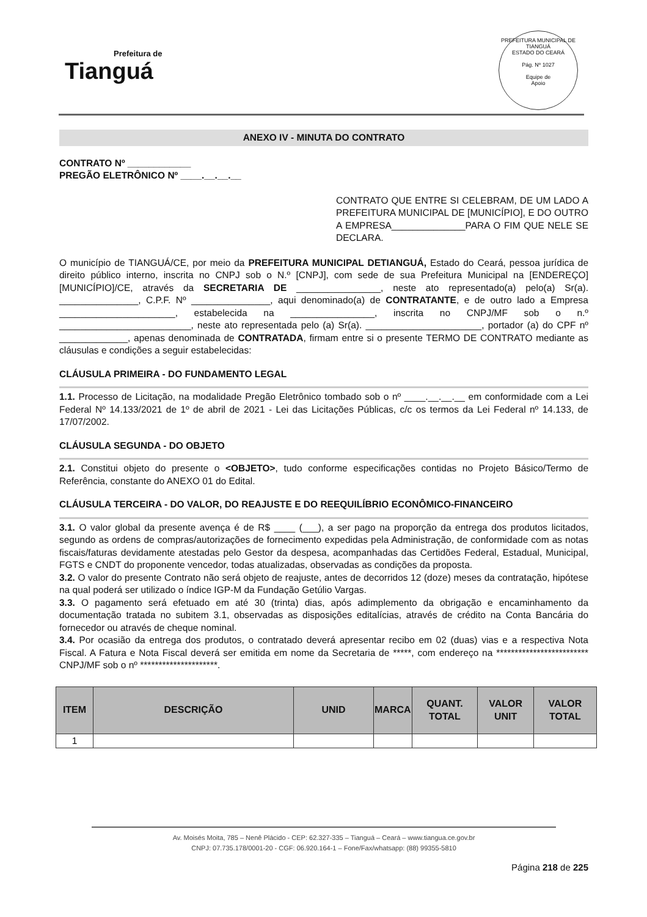Prefeitura de
Tianguá
PREFEITURA MUNICIPAL DE TIANGUÁ
ESTADO DO CEARÁ
Pág. Nº 1027
Equipe de
Apoio
ANEXO IV - MINUTA DO CONTRATO
CONTRATO Nº ____________
PREGÃO ELETRÔNICO Nº ____.__.__.__
CONTRATO QUE ENTRE SI CELEBRAM, DE UM LADO A PREFEITURA MUNICIPAL DE [MUNICÍPIO], E DO OUTRO A EMPRESA______________PARA O FIM QUE NELE SE DECLARA.
O município de TIANGUÁ/CE, por meio da PREFEITURA MUNICIPAL DETIANGUÁ, Estado do Ceará, pessoa jurídica de direito público interno, inscrita no CNPJ sob o N.º [CNPJ], com sede de sua Prefeitura Municipal na [ENDEREÇO][MUNICÍPIO]/CE, através da SECRETARIA DE ________________, neste ato representado(a) pelo(a) Sr(a). _______________, C.P.F. Nº _______________, aqui denominado(a) de CONTRATANTE, e de outro lado a Empresa ______________________, estabelecida na ________________, inscrita no CNPJ/MF sob o n.º _________________________, neste ato representada pelo (a) Sr(a). ______________________, portador (a) do CPF nº _____________, apenas denominada de CONTRATADA, firmam entre si o presente TERMO DE CONTRATO mediante as cláusulas e condições a seguir estabelecidas:
CLÁUSULA PRIMEIRA - DO FUNDAMENTO LEGAL
1.1. Processo de Licitação, na modalidade Pregão Eletrônico tombado sob o nº ____.__.__.__ em conformidade com a Lei Federal Nº 14.133/2021 de 1º de abril de 2021 - Lei das Licitações Públicas, c/c os termos da Lei Federal nº 14.133, de 17/07/2002.
CLÁUSULA SEGUNDA - DO OBJETO
2.1. Constitui objeto do presente o <OBJETO>, tudo conforme especificações contidas no Projeto Básico/Termo de Referência, constante do ANEXO 01 do Edital.
CLÁUSULA TERCEIRA - DO VALOR, DO REAJUSTE E DO REEQUILÍBRIO ECONÔMICO-FINANCEIRO
3.1. O valor global da presente avença é de R$ ____ (___), a ser pago na proporção da entrega dos produtos licitados, segundo as ordens de compras/autorizações de fornecimento expedidas pela Administração, de conformidade com as notas fiscais/faturas devidamente atestadas pelo Gestor da despesa, acompanhadas das Certidões Federal, Estadual, Municipal, FGTS e CNDT do proponente vencedor, todas atualizadas, observadas as condições da proposta.
3.2. O valor do presente Contrato não será objeto de reajuste, antes de decorridos 12 (doze) meses da contratação, hipótese na qual poderá ser utilizado o índice IGP-M da Fundação Getúlio Vargas.
3.3. O pagamento será efetuado em até 30 (trinta) dias, após adimplemento da obrigação e encaminhamento da documentação tratada no subitem 3.1, observadas as disposições editalícias, através de crédito na Conta Bancária do fornecedor ou através de cheque nominal.
3.4. Por ocasião da entrega dos produtos, o contratado deverá apresentar recibo em 02 (duas) vias e a respectiva Nota Fiscal. A Fatura e Nota Fiscal deverá ser emitida em nome da Secretaria de *****, com endereço na ************************* CNPJ/MF sob o nº *********************.
| ITEM | DESCRIÇÃO | UNID | MARCA | QUANT. TOTAL | VALOR UNIT | VALOR TOTAL |
| --- | --- | --- | --- | --- | --- | --- |
| 1 | | | | | | |
Av. Moisés Moita, 785 – Nenê Plácido - CEP: 62.327-335 – Tianguá – Ceará – www.tiangua.ce.gov.br
CNPJ: 07.735.178/0001-20 - CGF: 06.920.164-1 – Fone/Fax/whatsapp: (88) 99355-5810
Página 218 de 225